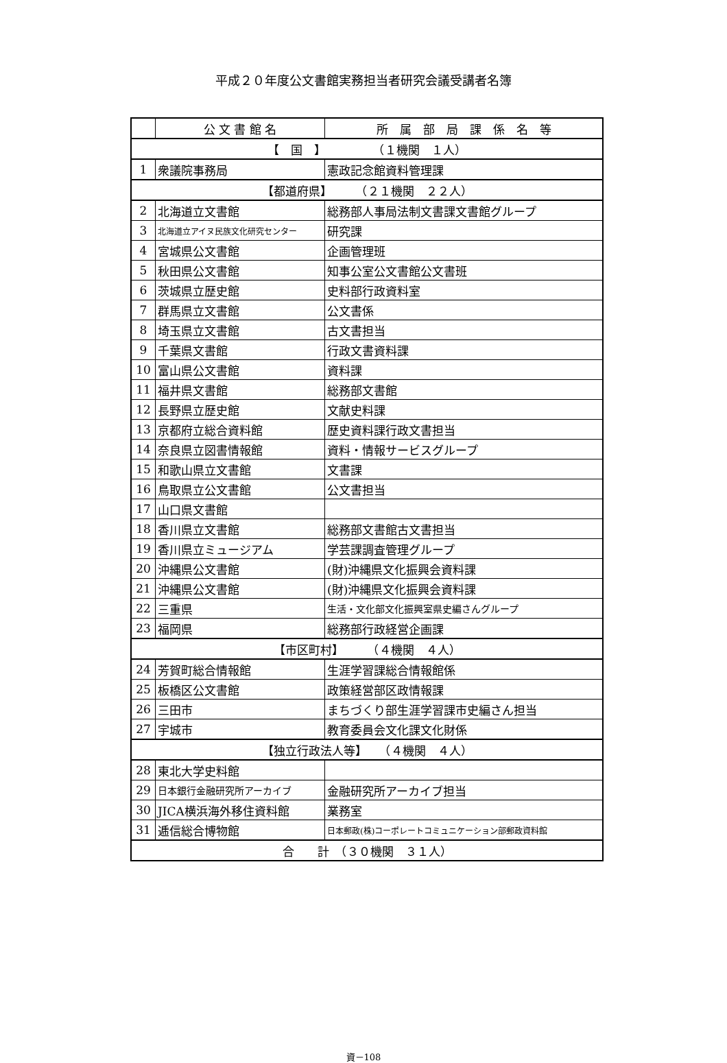平成２０年度公文書館実務担当者研究会議受講者名簿
| | 公 文 書 館 名 | 所 属 部 局 課 係 名 等 |
| --- | --- | --- |
| 【 国 】 （１機関 １人） | | |
| 1 | 衆議院事務局 | 憲政記念館資料管理課 |
| 【都道府県】 （２１機関 ２２人） | | |
| 2 | 北海道立文書館 | 総務部人事局法制文書課文書館グループ |
| 3 | 北海道立アイヌ民族文化研究センター | 研究課 |
| 4 | 宮城県公文書館 | 企画管理班 |
| 5 | 秋田県公文書館 | 知事公室公文書館公文書班 |
| 6 | 茨城県立歴史館 | 史料部行政資料室 |
| 7 | 群馬県立文書館 | 公文書係 |
| 8 | 埼玉県立文書館 | 古文書担当 |
| 9 | 千葉県文書館 | 行政文書資料課 |
| 10 | 富山県公文書館 | 資料課 |
| 11 | 福井県文書館 | 総務部文書館 |
| 12 | 長野県立歴史館 | 文献史料課 |
| 13 | 京都府立総合資料館 | 歴史資料課行政文書担当 |
| 14 | 奈良県立図書情報館 | 資料・情報サービスグループ |
| 15 | 和歌山県立文書館 | 文書課 |
| 16 | 鳥取県立公文書館 | 公文書担当 |
| 17 | 山口県文書館 | |
| 18 | 香川県立文書館 | 総務部文書館古文書担当 |
| 19 | 香川県立ミュージアム | 学芸課調査管理グループ |
| 20 | 沖縄県公文書館 | (財)沖縄県文化振興会資料課 |
| 21 | 沖縄県公文書館 | (財)沖縄県文化振興会資料課 |
| 22 | 三重県 | 生活・文化部文化振興室県史編さんグループ |
| 23 | 福岡県 | 総務部行政経営企画課 |
| 【市区町村】 （４機関 ４人） | | |
| 24 | 芳賀町総合情報館 | 生涯学習課総合情報館係 |
| 25 | 板橋区公文書館 | 政策経営部区政情報課 |
| 26 | 三田市 | まちづくり部生涯学習課市史編さん担当 |
| 27 | 宇城市 | 教育委員会文化課文化財係 |
| 【独立行政法人等】 （４機関 ４人） | | |
| 28 | 東北大学史料館 | |
| 29 | 日本銀行金融研究所アーカイブ | 金融研究所アーカイブ担当 |
| 30 | JICA横浜海外移住資料館 | 業務室 |
| 31 | 逓信総合博物館 | 日本郵政(株)コーポレートコミュニケーション部郵政資料館 |
| 合 計 （３０機関 ３１人） | | |
資－108